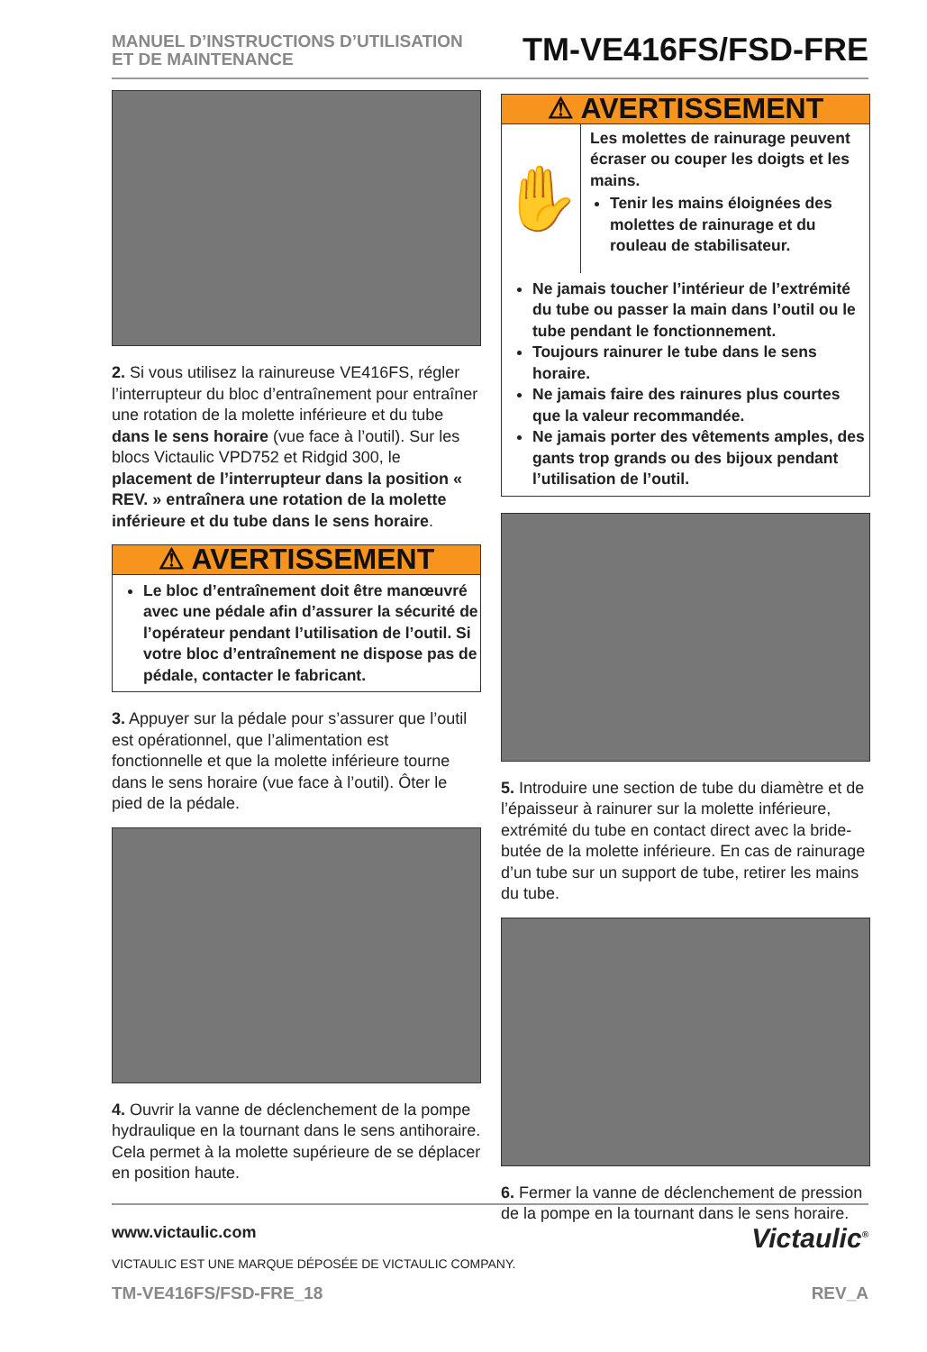MANUEL D’INSTRUCTIONS D’UTILISATION
ET DE MAINTENANCE
TM-VE416FS/FSD-FRE
2. Si vous utilisez la rainureuse VE416FS, régler l’interrupteur du bloc d’entraînement pour entraîner une rotation de la molette inférieure et du tube dans le sens horaire (vue face à l’outil). Sur les blocs Victaulic VPD752 et Ridgid 300, le placement de l’interrupteur dans la position « REV. » entraînera une rotation de la molette inférieure et du tube dans le sens horaire.
⚠ AVERTISSEMENT
Le bloc d’entraînement doit être manœuvré avec une pédale afin d’assurer la sécurité de l’opérateur pendant l’utilisation de l’outil. Si votre bloc d’entraînement ne dispose pas de pédale, contacter le fabricant.
3. Appuyer sur la pédale pour s’assurer que l’outil est opérationnel, que l’alimentation est fonctionnelle et que la molette inférieure tourne dans le sens horaire (vue face à l’outil). Ôter le pied de la pédale.
4. Ouvrir la vanne de déclenchement de la pompe hydraulique en la tournant dans le sens antihoraire. Cela permet à la molette supérieure de se déplacer en position haute.
⚠ AVERTISSEMENT
✋
Les molettes de rainurage peuvent écraser ou couper les doigts et les mains.
Tenir les mains éloignées des molettes de rainurage et du rouleau de stabilisateur.
Ne jamais toucher l’intérieur de l’extrémité du tube ou passer la main dans l’outil ou le tube pendant le fonctionnement.
Toujours rainurer le tube dans le sens horaire.
Ne jamais faire des rainures plus courtes que la valeur recommandée.
Ne jamais porter des vêtements amples, des gants trop grands ou des bijoux pendant l’utilisation de l’outil.
5. Introduire une section de tube du diamètre et de l’épaisseur à rainurer sur la molette inférieure, extrémité du tube en contact direct avec la bride-butée de la molette inférieure. En cas de rainurage d’un tube sur un support de tube, retirer les mains du tube.
6. Fermer la vanne de déclenchement de pression de la pompe en la tournant dans le sens horaire.
www.victaulic.com
VICTAULIC EST UNE MARQUE DÉPOSÉE DE VICTAULIC COMPANY.
Victaulic<sup>®</sup>
TM-VE416FS/FSD-FRE_18 REV_A